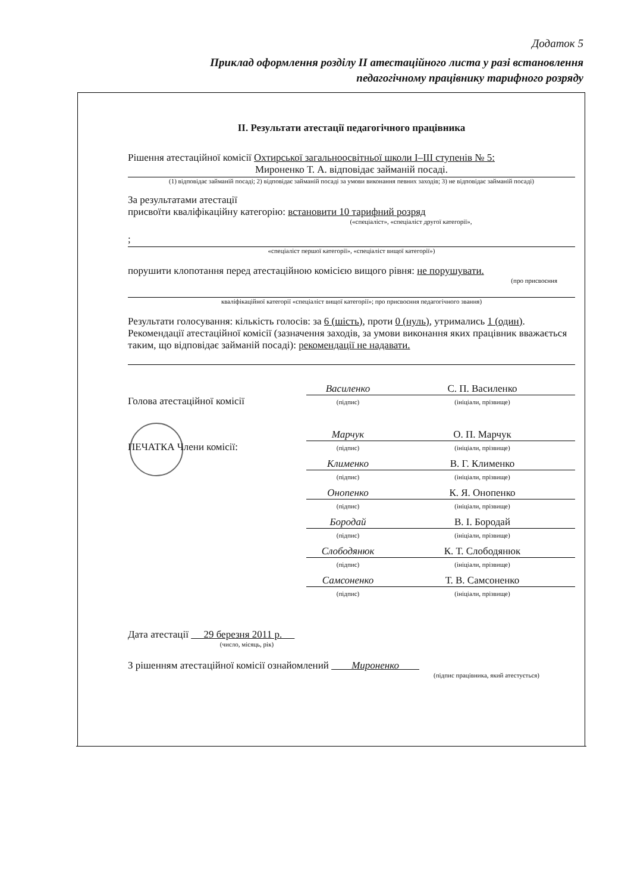Додаток 5
Приклад оформлення розділу II атестаційного листа у разі встановлення
педагогічному працівнику тарифного розряду
II. Результати атестації педагогічного працівника
Рішення атестаційної комісії Охтирської загальноосвітньої школи I–III ступенів № 5:
Мироненко Т. А. відповідає займаній посаді.
(1) відповідає займаній посаді; 2) відповідає займаній посаді за умови виконання певних заходів; 3) не відповідає займаній посаді)
За результатами атестації
присвоїти кваліфікаційну категорію: встановити 10 тарифний розряд
(«спеціаліст», «спеціаліст другої категорії»,
;
«спеціаліст першої категорії», «спеціаліст вищої категорії»)
порушити клопотання перед атестаційною комісією вищого рівня: не порушувати.
(про присвоєння
кваліфікаційної категорії «спеціаліст вищої категорії»; про присвоєння педагогічного звання)
Результати голосування: кількість голосів: за 6 (шість), проти 0 (нуль), утримались 1 (один).
Рекомендації атестаційної комісії (зазначення заходів, за умови виконання яких працівник вважається таким, що відповідає займаній посаді): рекомендації не надавати.
Голова атестаційної комісії
Василенко
(підпис)
С. П. Василенко
(ініціали, прізвище)
ПЕЧАТКА Члени комісії:
Марчук
(підпис)
О. П. Марчук
(ініціали, прізвище)
Клименко
(підпис)
В. Г. Клименко
(ініціали, прізвище)
Онопенко
(підпис)
К. Я. Онопенко
(ініціали, прізвище)
Бородай
(підпис)
В. І. Бородай
(ініціали, прізвище)
Слободянюк
(підпис)
К. Т. Слободянюк
(ініціали, прізвище)
Самсоненко
(підпис)
Т. В. Самсоненко
(ініціали, прізвище)
Дата атестації 29 березня 2011 р.
(число, місяць, рік)
З рішенням атестаційної комісії ознайомлений Мироненко
(підпис працівника, який атестується)